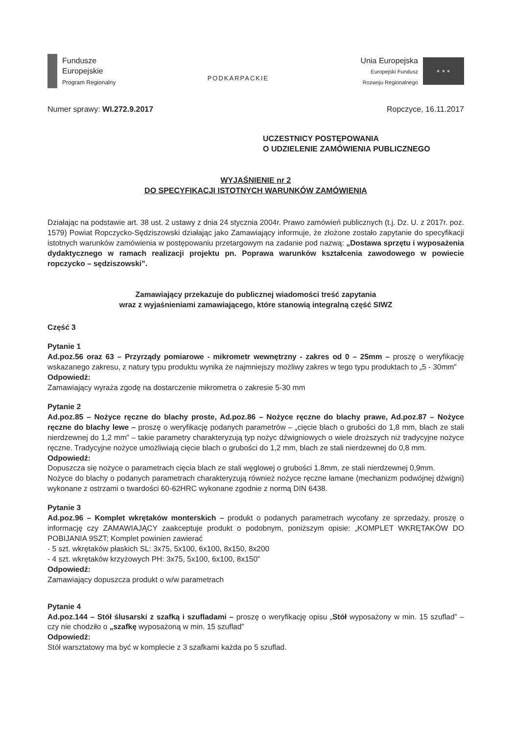Fundusze
Europejskie
Program Regionalny
PODKARPACKIE
Unia Europejska
Europejski Fundusz
Rozwoju Regionalnego
★ ★ ★
Numer sprawy: WI.272.9.2017 Ropczyce, 16.11.2017
UCZESTNICY POSTĘPOWANIA
O UDZIELENIE ZAMÓWIENIA PUBLICZNEGO
WYJAŚNIENIE nr 2
DO SPECYFIKACJI ISTOTNYCH WARUNKÓW ZAMÓWIENIA
Działając na podstawie art. 38 ust. 2 ustawy z dnia 24 stycznia 2004r. Prawo zamówień publicznych (t.j. Dz. U. z 2017r. poz. 1579) Powiat Ropczycko-Sędziszowski działając jako Zamawiający informuje, że złożone zostało zapytanie do specyfikacji istotnych warunków zamówienia w postępowaniu przetargowym na zadanie pod nazwą: „Dostawa sprzętu i wyposażenia dydaktycznego w ramach realizacji projektu pn. Poprawa warunków kształcenia zawodowego w powiecie ropczycko – sędziszowski”.
Zamawiający przekazuje do publicznej wiadomości treść zapytania
wraz z wyjaśnieniami zamawiającego, które stanowią integralną część SIWZ
Część 3
Pytanie 1
Ad.poz.56 oraz 63 – Przyrządy pomiarowe - mikrometr wewnętrzny - zakres od 0 – 25mm – proszę o weryfikację wskazanego zakresu, z natury typu produktu wynika że najmniejszy możliwy zakres w tego typu produktach to „5 - 30mm”
Odpowiedź:
Zamawiający wyraża zgodę na dostarczenie mikrometra o zakresie 5-30 mm
Pytanie 2
Ad.poz.85 – Nożyce ręczne do blachy proste, Ad.poz.86 – Nożyce ręczne do blachy prawe, Ad.poz.87 – Nożyce ręczne do blachy lewe – proszę o weryfikację podanych parametrów – „cięcie blach o grubości do 1,8 mm, blach ze stali nierdzewnej do 1,2 mm” – takie parametry charakteryzują typ nożyc dźwigniowych o wiele droższych niż tradycyjne nożyce ręczne. Tradycyjne nożyce umożliwiają cięcie blach o grubości do 1,2 mm, blach ze stali nierdzewnej do 0,8 mm.
Odpowiedź:
Dopuszcza się nożyce o parametrach cięcia blach ze stali węglowej o grubości 1.8mm, ze stali nierdzewnej 0,9mm.
Nożyce do blachy o podanych parametrach charakteryzują również nożyce ręczne łamane (mechanizm podwójnej dźwigni) wykonane z ostrzami o twardości 60-62HRC wykonane zgodnie z normą DIN 6438.
Pytanie 3
Ad.poz.96 – Komplet wkrętaków monterskich – produkt o podanych parametrach wycofany ze sprzedaży, proszę o informację czy ZAMAWIAJĄCY zaakceptuje produkt o podobnym, poniższym opisie: „KOMPLET WKRĘTAKÓW DO POBIJANIA 9SZT; Komplet powinien zawierać
- 5 szt. wkrętaków płaskich SL: 3x75, 5x100, 6x100, 8x150, 8x200
- 4 szt. wkrętaków krzyżowych PH: 3x75, 5x100, 6x100, 8x150”
Odpowiedź:
Zamawiający dopuszcza produkt o w/w parametrach
Pytanie 4
Ad.poz.144 – Stół ślusarski z szafką i szufladami – proszę o weryfikację opisu „Stół wyposażony w min. 15 szuflad” – czy nie chodziło o „szafkę wyposażoną w min. 15 szuflad”
Odpowiedź:
Stół warsztatowy ma być w komplecie z 3 szafkami każda po 5 szuflad.